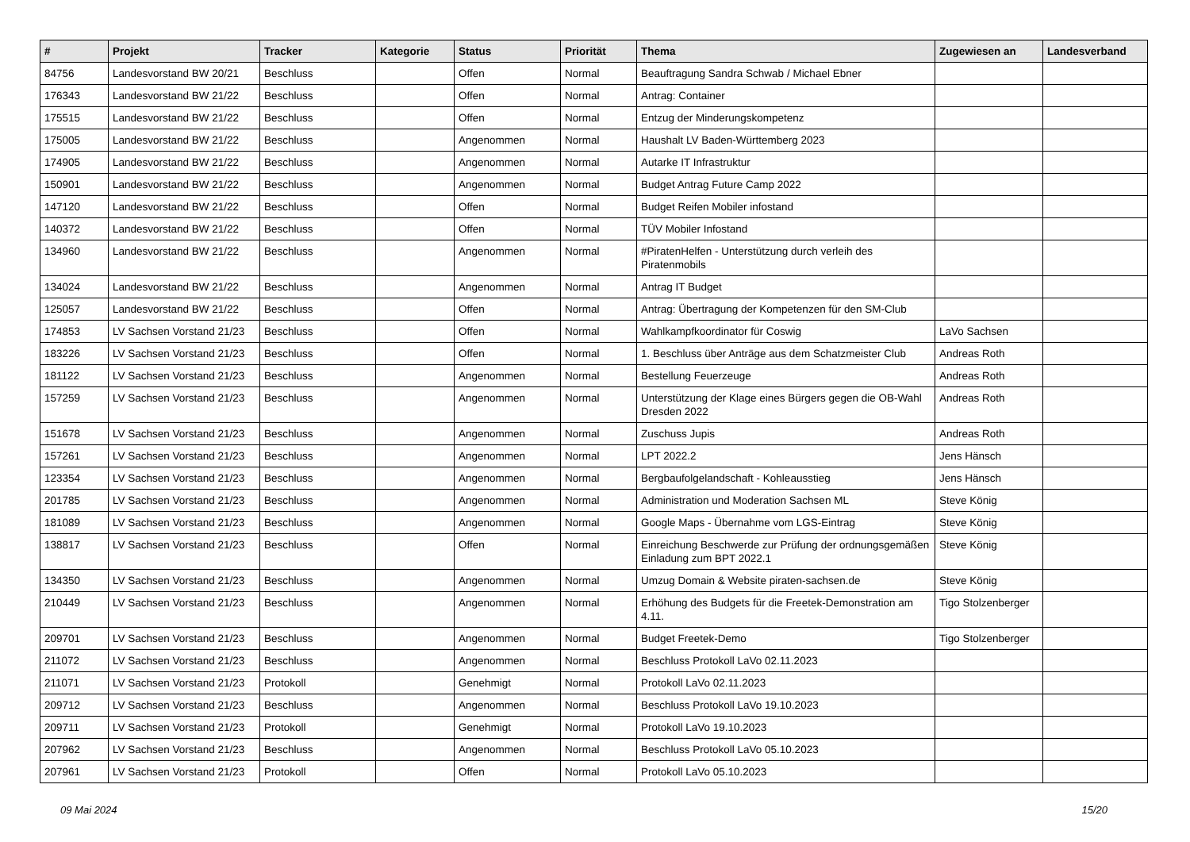| # | Projekt | Tracker | Kategorie | Status | Priorität | Thema | Zugewiesen an | Landesverband |
| --- | --- | --- | --- | --- | --- | --- | --- | --- |
| 84756 | Landesvorstand BW 20/21 | Beschluss | | Offen | Normal | Beauftragung Sandra Schwab / Michael Ebner | | |
| 176343 | Landesvorstand BW 21/22 | Beschluss | | Offen | Normal | Antrag: Container | | |
| 175515 | Landesvorstand BW 21/22 | Beschluss | | Offen | Normal | Entzug der Minderungskompetenz | | |
| 175005 | Landesvorstand BW 21/22 | Beschluss | | Angenommen | Normal | Haushalt LV Baden-Württemberg 2023 | | |
| 174905 | Landesvorstand BW 21/22 | Beschluss | | Angenommen | Normal | Autarke IT Infrastruktur | | |
| 150901 | Landesvorstand BW 21/22 | Beschluss | | Angenommen | Normal | Budget Antrag Future Camp 2022 | | |
| 147120 | Landesvorstand BW 21/22 | Beschluss | | Offen | Normal | Budget Reifen Mobiler infostand | | |
| 140372 | Landesvorstand BW 21/22 | Beschluss | | Offen | Normal | TÜV Mobiler Infostand | | |
| 134960 | Landesvorstand BW 21/22 | Beschluss | | Angenommen | Normal | #PiratenHelfen - Unterstützung durch verleih des Piratenmobils | | |
| 134024 | Landesvorstand BW 21/22 | Beschluss | | Angenommen | Normal | Antrag IT Budget | | |
| 125057 | Landesvorstand BW 21/22 | Beschluss | | Offen | Normal | Antrag: Übertragung der Kompetenzen für den SM-Club | | |
| 174853 | LV Sachsen Vorstand 21/23 | Beschluss | | Offen | Normal | Wahlkampfkoordinator für Coswig | LaVo Sachsen | |
| 183226 | LV Sachsen Vorstand 21/23 | Beschluss | | Offen | Normal | 1. Beschluss über Anträge aus dem Schatzmeister Club | Andreas Roth | |
| 181122 | LV Sachsen Vorstand 21/23 | Beschluss | | Angenommen | Normal | Bestellung Feuerzeuge | Andreas Roth | |
| 157259 | LV Sachsen Vorstand 21/23 | Beschluss | | Angenommen | Normal | Unterstützung der Klage eines Bürgers gegen die OB-Wahl Dresden 2022 | Andreas Roth | |
| 151678 | LV Sachsen Vorstand 21/23 | Beschluss | | Angenommen | Normal | Zuschuss Jupis | Andreas Roth | |
| 157261 | LV Sachsen Vorstand 21/23 | Beschluss | | Angenommen | Normal | LPT 2022.2 | Jens Hänsch | |
| 123354 | LV Sachsen Vorstand 21/23 | Beschluss | | Angenommen | Normal | Bergbaufolgelandschaft - Kohleausstieg | Jens Hänsch | |
| 201785 | LV Sachsen Vorstand 21/23 | Beschluss | | Angenommen | Normal | Administration und Moderation Sachsen ML | Steve König | |
| 181089 | LV Sachsen Vorstand 21/23 | Beschluss | | Angenommen | Normal | Google Maps - Übernahme vom LGS-Eintrag | Steve König | |
| 138817 | LV Sachsen Vorstand 21/23 | Beschluss | | Offen | Normal | Einreichung Beschwerde zur Prüfung der ordnungsgemäßen Einladung zum BPT 2022.1 | Steve König | |
| 134350 | LV Sachsen Vorstand 21/23 | Beschluss | | Angenommen | Normal | Umzug Domain & Website piraten-sachsen.de | Steve König | |
| 210449 | LV Sachsen Vorstand 21/23 | Beschluss | | Angenommen | Normal | Erhöhung des Budgets für die Freetek-Demonstration am 4.11. | Tigo Stolzenberger | |
| 209701 | LV Sachsen Vorstand 21/23 | Beschluss | | Angenommen | Normal | Budget Freetek-Demo | Tigo Stolzenberger | |
| 211072 | LV Sachsen Vorstand 21/23 | Beschluss | | Angenommen | Normal | Beschluss Protokoll LaVo 02.11.2023 | | |
| 211071 | LV Sachsen Vorstand 21/23 | Protokoll | | Genehmigt | Normal | Protokoll LaVo 02.11.2023 | | |
| 209712 | LV Sachsen Vorstand 21/23 | Beschluss | | Angenommen | Normal | Beschluss Protokoll LaVo 19.10.2023 | | |
| 209711 | LV Sachsen Vorstand 21/23 | Protokoll | | Genehmigt | Normal | Protokoll LaVo 19.10.2023 | | |
| 207962 | LV Sachsen Vorstand 21/23 | Beschluss | | Angenommen | Normal | Beschluss Protokoll LaVo 05.10.2023 | | |
| 207961 | LV Sachsen Vorstand 21/23 | Protokoll | | Offen | Normal | Protokoll LaVo 05.10.2023 | | |
09 Mai 2024 15/20